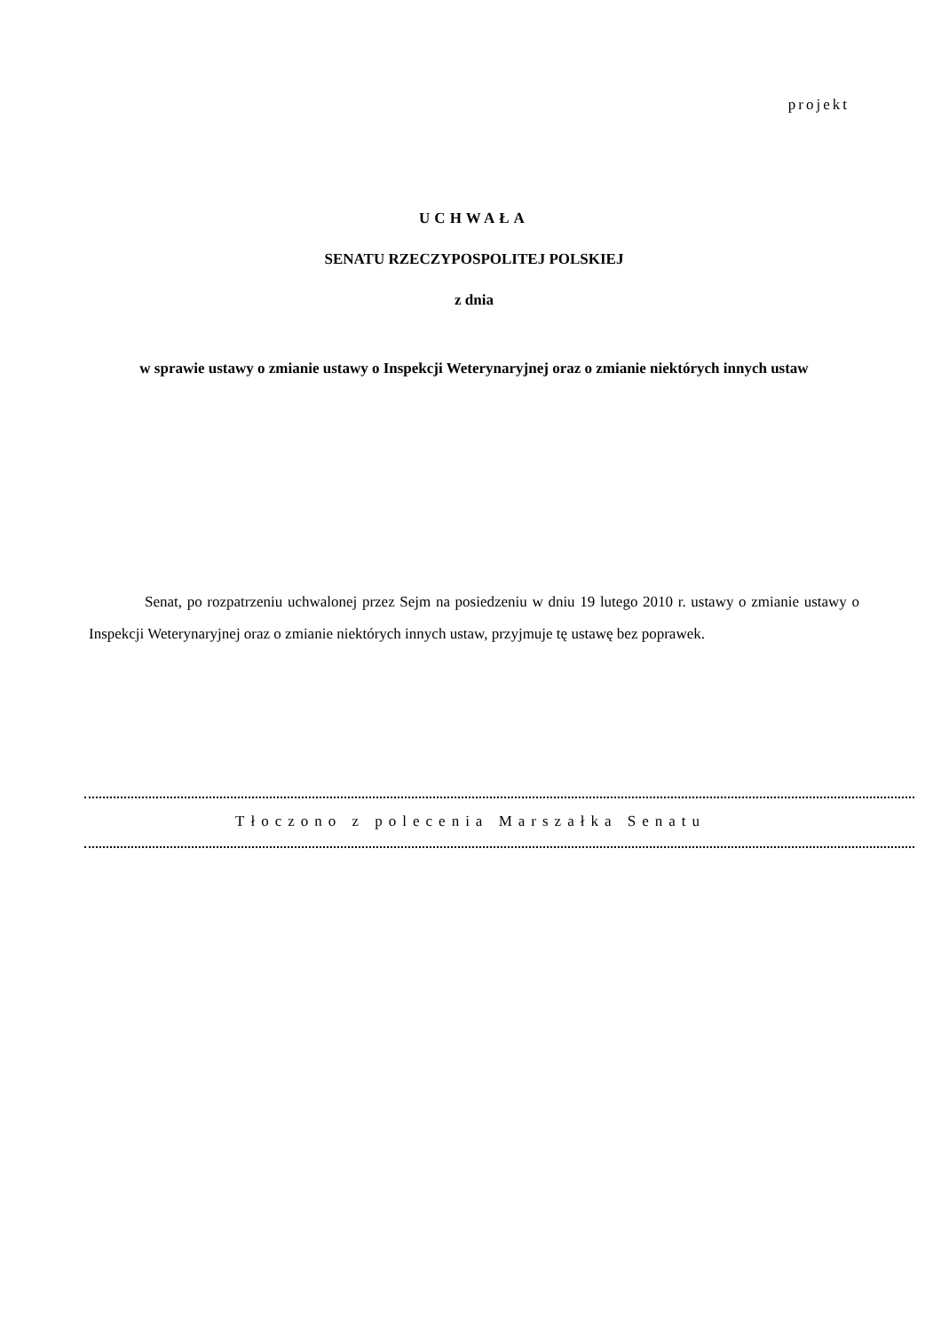projekt
UCHWAŁA
SENATU RZECZYPOSPOLITEJ POLSKIEJ
z dnia
w sprawie ustawy o zmianie ustawy o Inspekcji Weterynaryjnej oraz o zmianie niektórych innych ustaw
Senat, po rozpatrzeniu uchwalonej przez Sejm na posiedzeniu w dniu 19 lutego 2010 r. ustawy o zmianie ustawy o Inspekcji Weterynaryjnej oraz o zmianie niektórych innych ustaw, przyjmuje tę ustawę bez poprawek.
Tłoczono z polecenia Marszałka Senatu